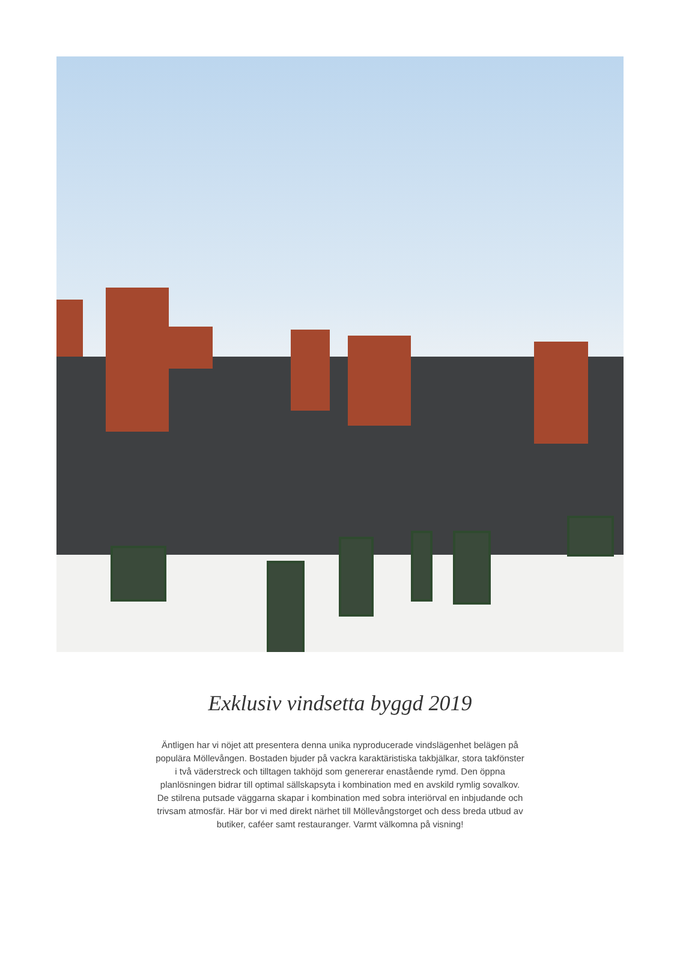Exklusiv vindsetta byggd 2019
Äntligen har vi nöjet att presentera denna unika nyproducerade vindslägenhet belägen på populära Möllevången. Bostaden bjuder på vackra karaktäristiska takbjälkar, stora takfönster i två väderstreck och tilltagen takhöjd som genererar enastående rymd. Den öppna planlösningen bidrar till optimal sällskapsyta i kombination med en avskild rymlig sovalkov. De stilrena putsade väggarna skapar i kombination med sobra interiörval en inbjudande och trivsam atmosfär. Här bor vi med direkt närhet till Möllevångstorget och dess breda utbud av butiker, caféer samt restauranger. Varmt välkomna på visning!